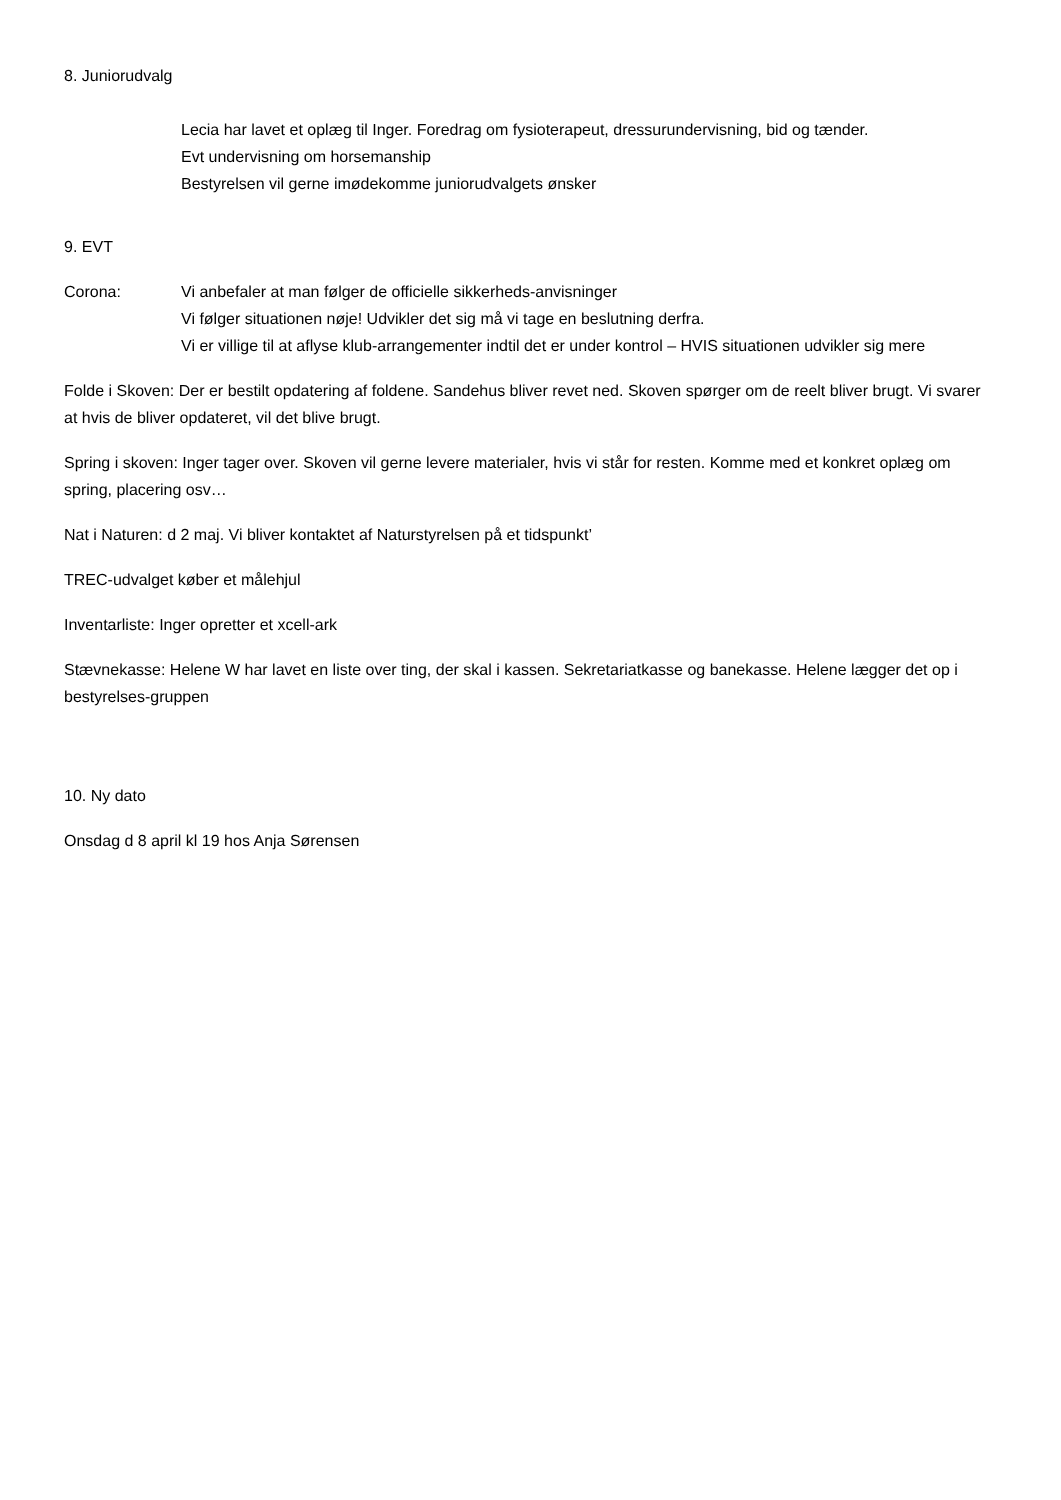8. Juniorudvalg
Lecia har lavet et oplæg til Inger. Foredrag om fysioterapeut, dressurundervisning, bid og tænder.
Evt undervisning om horsemanship
Bestyrelsen vil gerne imødekomme juniorudvalgets ønsker
9. EVT
Corona: Vi anbefaler at man følger de officielle sikkerheds-anvisninger
Vi følger situationen nøje! Udvikler det sig må vi tage en beslutning derfra.
Vi er villige til at aflyse klub-arrangementer indtil det er under kontrol – HVIS situationen udvikler sig mere
Folde i Skoven: Der er bestilt opdatering af foldene. Sandehus bliver revet ned. Skoven spørger om de reelt bliver brugt. Vi svarer at hvis de bliver opdateret, vil det blive brugt.
Spring i skoven: Inger tager over. Skoven vil gerne levere materialer, hvis vi står for resten. Komme med et konkret oplæg om spring, placering osv…
Nat i Naturen: d 2 maj. Vi bliver kontaktet af Naturstyrelsen på et tidspunkt’
TREC-udvalget køber et målehjul
Inventarliste: Inger opretter et xcell-ark
Stævnekasse: Helene W har lavet en liste over ting, der skal i kassen. Sekretariatkasse og banekasse. Helene lægger det op i bestyrelses-gruppen
10. Ny dato
Onsdag d 8 april kl 19 hos Anja Sørensen